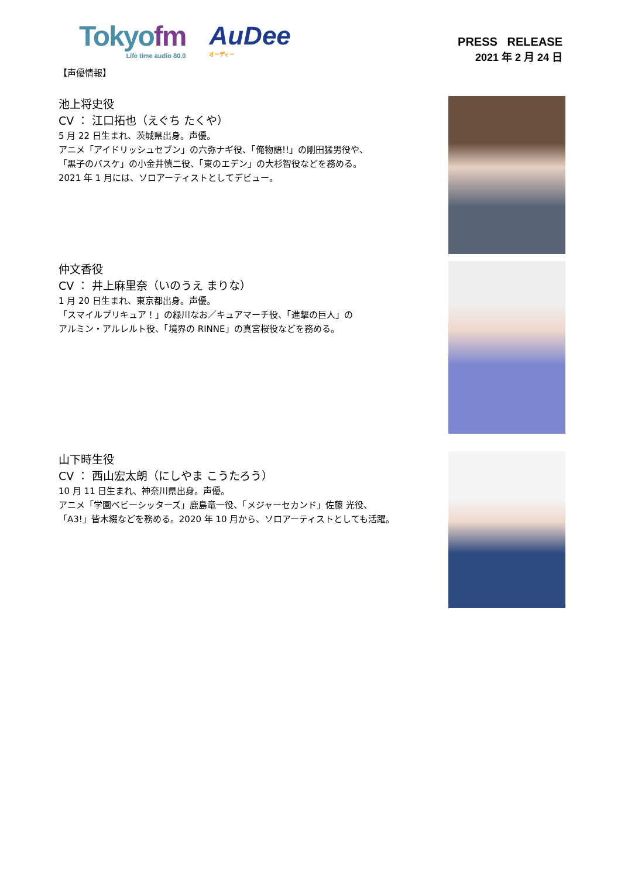Tokyofm
Life time audio 80.0
AuDee
オーディー
PRESS RELEASE
2021 年 2 月 24 日
【声優情報】
池上将史役
CV ： 江口拓也（えぐち たくや）
5 月 22 日生まれ、茨城県出身。声優。
アニメ「アイドリッシュセブン」の六弥ナギ役、「俺物語!!」の剛田猛男役や、
「黒子のバスケ」の小金井慎二役、「東のエデン」の大杉智役などを務める。
2021 年 1 月には、ソロアーティストとしてデビュー。
仲文香役
CV ： 井上麻里奈（いのうえ まりな）
1 月 20 日生まれ、東京都出身。声優。
「スマイルプリキュア！」の緑川なお／キュアマーチ役、「進撃の巨人」の
アルミン・アルレルト役、「境界の RINNE」の真宮桜役などを務める。
山下時生役
CV ： 西山宏太朗（にしやま こうたろう）
10 月 11 日生まれ、神奈川県出身。声優。
アニメ「学園ベビーシッターズ」鹿島竜一役、「メジャーセカンド」佐藤 光役、
「A3!」皆木綴などを務める。2020 年 10 月から、ソロアーティストとしても活躍。